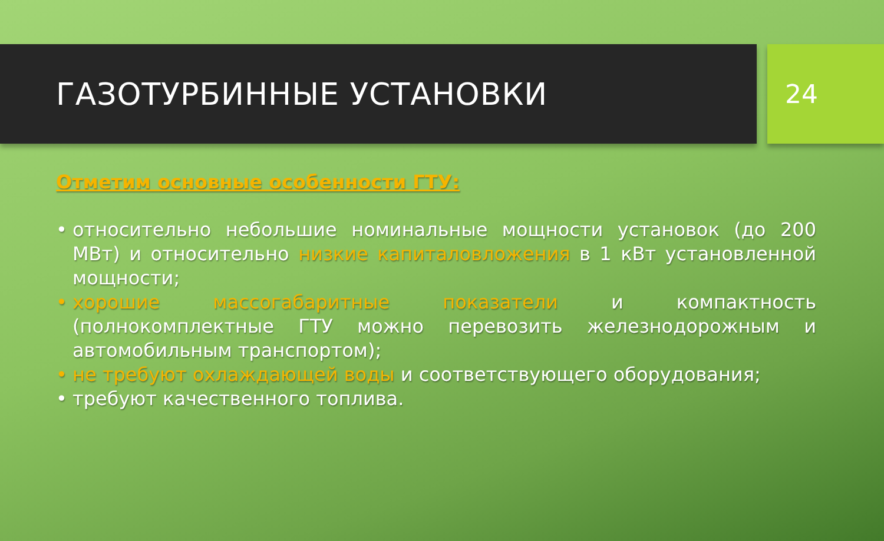ГАЗОТУРБИННЫЕ УСТАНОВКИ
24
Отметим основные особенности ГТУ:
• относительно небольшие номинальные мощности установок (до 200 МВт) и относительно низкие капиталовложения в 1 кВт установленной мощности;
• хорошие массогабаритные показатели и компактность (полнокомплектные ГТУ можно перевозить железнодорожным и автомобильным транспортом);
• не требуют охлаждающей воды и соответствующего оборудования;
• требуют качественного топлива.